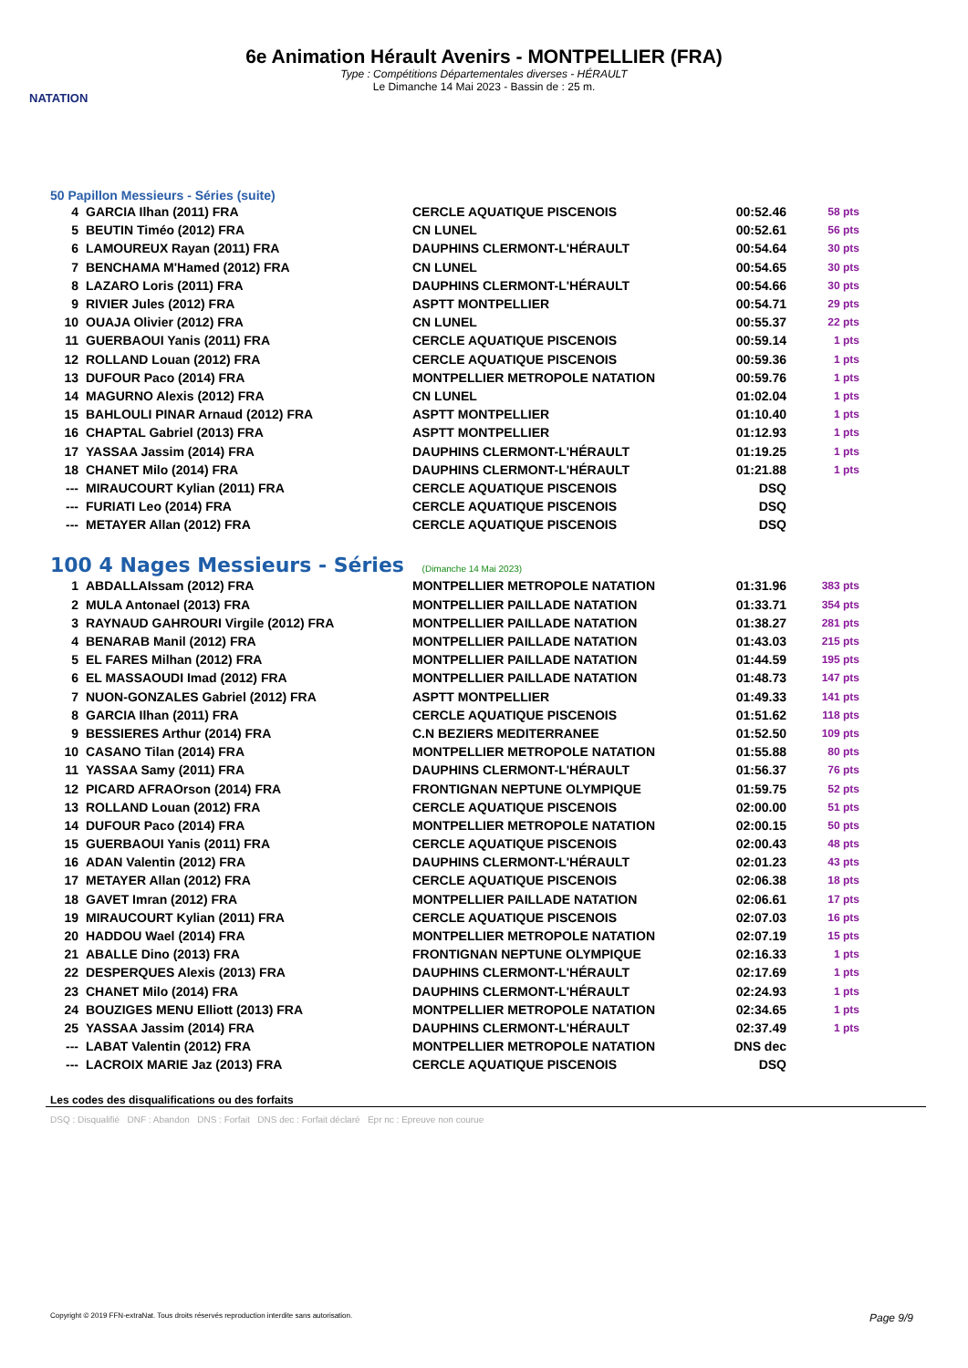NATATION
6e Animation Hérault Avenirs - MONTPELLIER (FRA)
Type : Compétitions Départementales diverses - HÉRAULT
Le Dimanche 14 Mai 2023 - Bassin de : 25 m.
50 Papillon Messieurs - Séries (suite)
| 4 | GARCIA Ilhan (2011) FRA | CERCLE AQUATIQUE PISCENOIS | 00:52.46 | 58 pts |
| 5 | BEUTIN Timéo (2012) FRA | CN LUNEL | 00:52.61 | 56 pts |
| 6 | LAMOUREUX Rayan (2011) FRA | DAUPHINS CLERMONT-L'HÉRAULT | 00:54.64 | 30 pts |
| 7 | BENCHAMA M'Hamed (2012) FRA | CN LUNEL | 00:54.65 | 30 pts |
| 8 | LAZARO Loris (2011) FRA | DAUPHINS CLERMONT-L'HÉRAULT | 00:54.66 | 30 pts |
| 9 | RIVIER Jules (2012) FRA | ASPTT MONTPELLIER | 00:54.71 | 29 pts |
| 10 | OUAJA Olivier (2012) FRA | CN LUNEL | 00:55.37 | 22 pts |
| 11 | GUERBAOUI Yanis (2011) FRA | CERCLE AQUATIQUE PISCENOIS | 00:59.14 | 1 pts |
| 12 | ROLLAND Louan (2012) FRA | CERCLE AQUATIQUE PISCENOIS | 00:59.36 | 1 pts |
| 13 | DUFOUR Paco (2014) FRA | MONTPELLIER METROPOLE NATATION | 00:59.76 | 1 pts |
| 14 | MAGURNO Alexis (2012) FRA | CN LUNEL | 01:02.04 | 1 pts |
| 15 | BAHLOULI PINAR Arnaud (2012) FRA | ASPTT MONTPELLIER | 01:10.40 | 1 pts |
| 16 | CHAPTAL Gabriel (2013) FRA | ASPTT MONTPELLIER | 01:12.93 | 1 pts |
| 17 | YASSAA Jassim (2014) FRA | DAUPHINS CLERMONT-L'HÉRAULT | 01:19.25 | 1 pts |
| 18 | CHANET Milo (2014) FRA | DAUPHINS CLERMONT-L'HÉRAULT | 01:21.88 | 1 pts |
| --- | MIRAUCOURT Kylian (2011) FRA | CERCLE AQUATIQUE PISCENOIS | DSQ | |
| --- | FURIATI Leo (2014) FRA | CERCLE AQUATIQUE PISCENOIS | DSQ | |
| --- | METAYER Allan (2012) FRA | CERCLE AQUATIQUE PISCENOIS | DSQ | |
100 4 Nages Messieurs - Séries (Dimanche 14 Mai 2023)
| 1 | ABDALLAIssam (2012) FRA | MONTPELLIER METROPOLE NATATION | 01:31.96 | 383 pts |
| 2 | MULA Antonael (2013) FRA | MONTPELLIER PAILLADE NATATION | 01:33.71 | 354 pts |
| 3 | RAYNAUD GAHROURI Virgile (2012) FRA | MONTPELLIER PAILLADE NATATION | 01:38.27 | 281 pts |
| 4 | BENARAB Manil (2012) FRA | MONTPELLIER PAILLADE NATATION | 01:43.03 | 215 pts |
| 5 | EL FARES Milhan (2012) FRA | MONTPELLIER PAILLADE NATATION | 01:44.59 | 195 pts |
| 6 | EL MASSAOUDI Imad (2012) FRA | MONTPELLIER PAILLADE NATATION | 01:48.73 | 147 pts |
| 7 | NUON-GONZALES Gabriel (2012) FRA | ASPTT MONTPELLIER | 01:49.33 | 141 pts |
| 8 | GARCIA Ilhan (2011) FRA | CERCLE AQUATIQUE PISCENOIS | 01:51.62 | 118 pts |
| 9 | BESSIERES Arthur (2014) FRA | C.N BEZIERS MEDITERRANEE | 01:52.50 | 109 pts |
| 10 | CASANO Tilan (2014) FRA | MONTPELLIER METROPOLE NATATION | 01:55.88 | 80 pts |
| 11 | YASSAA Samy (2011) FRA | DAUPHINS CLERMONT-L'HÉRAULT | 01:56.37 | 76 pts |
| 12 | PICARD AFRAOrson (2014) FRA | FRONTIGNAN NEPTUNE OLYMPIQUE | 01:59.75 | 52 pts |
| 13 | ROLLAND Louan (2012) FRA | CERCLE AQUATIQUE PISCENOIS | 02:00.00 | 51 pts |
| 14 | DUFOUR Paco (2014) FRA | MONTPELLIER METROPOLE NATATION | 02:00.15 | 50 pts |
| 15 | GUERBAOUI Yanis (2011) FRA | CERCLE AQUATIQUE PISCENOIS | 02:00.43 | 48 pts |
| 16 | ADAN Valentin (2012) FRA | DAUPHINS CLERMONT-L'HÉRAULT | 02:01.23 | 43 pts |
| 17 | METAYER Allan (2012) FRA | CERCLE AQUATIQUE PISCENOIS | 02:06.38 | 18 pts |
| 18 | GAVET Imran (2012) FRA | MONTPELLIER PAILLADE NATATION | 02:06.61 | 17 pts |
| 19 | MIRAUCOURT Kylian (2011) FRA | CERCLE AQUATIQUE PISCENOIS | 02:07.03 | 16 pts |
| 20 | HADDOU Wael (2014) FRA | MONTPELLIER METROPOLE NATATION | 02:07.19 | 15 pts |
| 21 | ABALLE Dino (2013) FRA | FRONTIGNAN NEPTUNE OLYMPIQUE | 02:16.33 | 1 pts |
| 22 | DESPERQUES Alexis (2013) FRA | DAUPHINS CLERMONT-L'HÉRAULT | 02:17.69 | 1 pts |
| 23 | CHANET Milo (2014) FRA | DAUPHINS CLERMONT-L'HÉRAULT | 02:24.93 | 1 pts |
| 24 | BOUZIGES MENU Elliott (2013) FRA | MONTPELLIER METROPOLE NATATION | 02:34.65 | 1 pts |
| 25 | YASSAA Jassim (2014) FRA | DAUPHINS CLERMONT-L'HÉRAULT | 02:37.49 | 1 pts |
| --- | LABAT Valentin (2012) FRA | MONTPELLIER METROPOLE NATATION | DNS dec | |
| --- | LACROIX MARIE Jaz (2013) FRA | CERCLE AQUATIQUE PISCENOIS | DSQ | |
Les codes des disqualifications ou des forfaits
DSQ : Disqualifié DNF : Abandon DNS : Forfait DNS dec : Forfait déclaré Epr nc : Epreuve non courue
Copyright © 2019 FFN-extraNat. Tous droits réservés reproduction interdite sans autorisation. Page 9/9